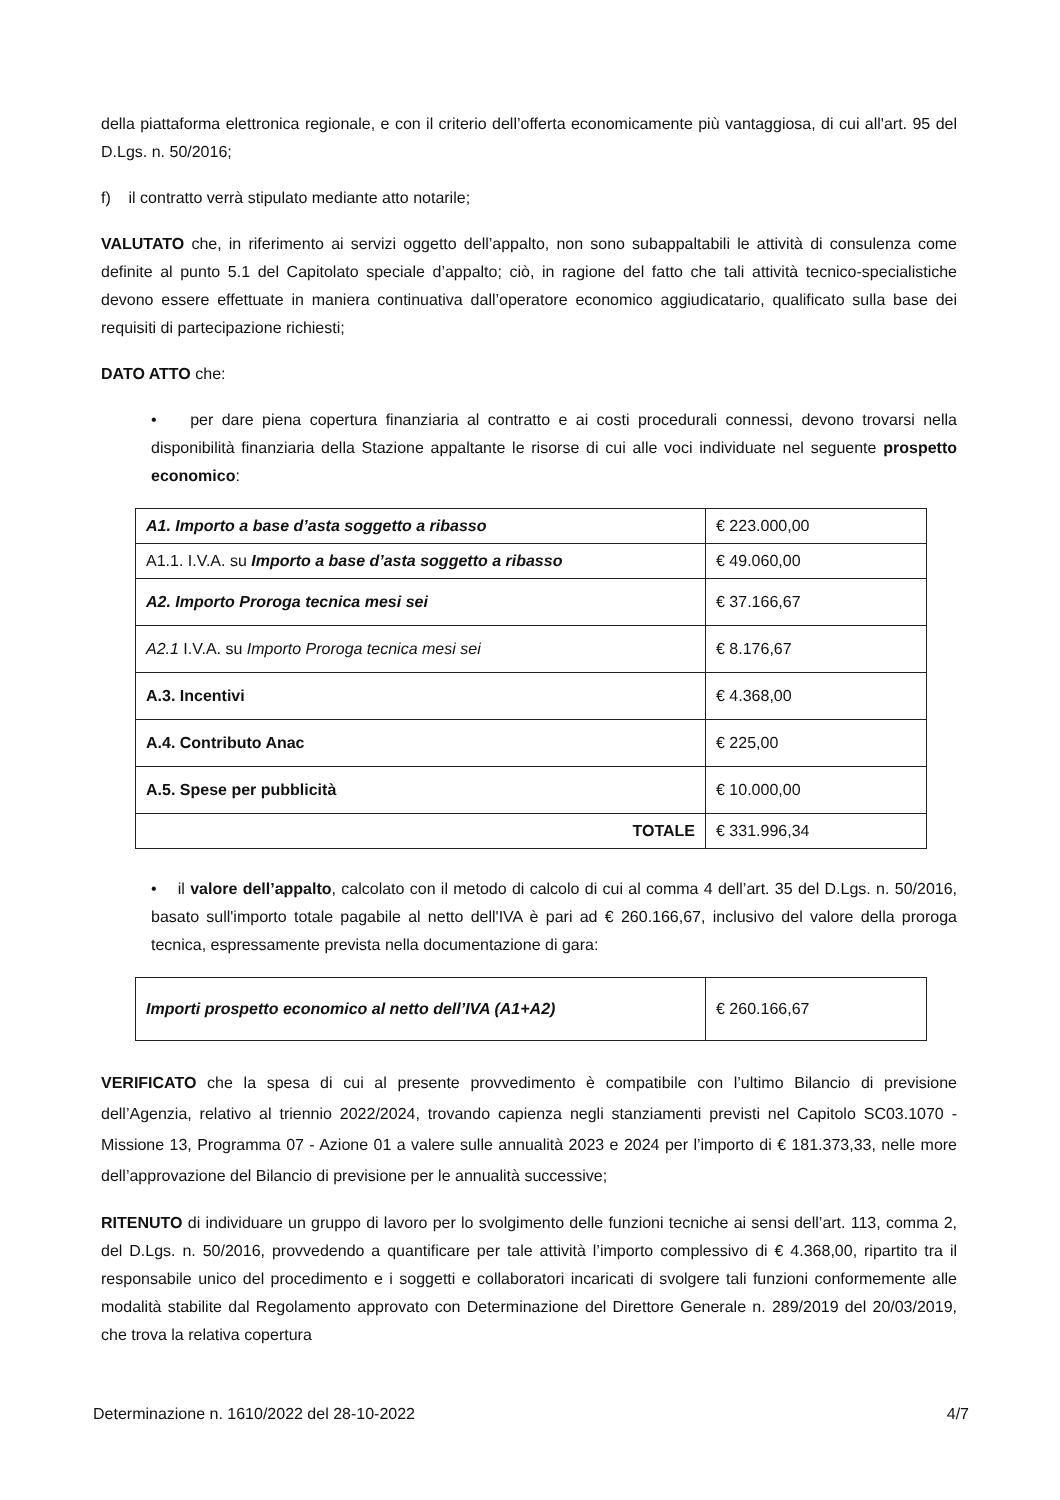della piattaforma elettronica regionale, e con il criterio dell’offerta economicamente più vantaggiosa, di cui all'art. 95 del D.Lgs. n. 50/2016;
f) il contratto verrà stipulato mediante atto notarile;
VALUTATO che, in riferimento ai servizi oggetto dell’appalto, non sono subappaltabili le attività di consulenza come definite al punto 5.1 del Capitolato speciale d’appalto; ciò, in ragione del fatto che tali attività tecnico-specialistiche devono essere effettuate in maniera continuativa dall’operatore economico aggiudicatario, qualificato sulla base dei requisiti di partecipazione richiesti;
DATO ATTO che:
• per dare piena copertura finanziaria al contratto e ai costi procedurali connessi, devono trovarsi nella disponibilità finanziaria della Stazione appaltante le risorse di cui alle voci individuate nel seguente prospetto economico:
| A1. Importo a base d’asta soggetto a ribasso | € 223.000,00 |
| A1.1. I.V.A. su Importo a base d’asta soggetto a ribasso | € 49.060,00 |
| A2. Importo Proroga tecnica mesi sei | € 37.166,67 |
| A2.1 I.V.A. su Importo Proroga tecnica mesi sei | € 8.176,67 |
| A.3. Incentivi | € 4.368,00 |
| A.4. Contributo Anac | € 225,00 |
| A.5. Spese per pubblicità | € 10.000,00 |
| TOTALE | € 331.996,34 |
• il valore dell’appalto, calcolato con il metodo di calcolo di cui al comma 4 dell’art. 35 del D.Lgs. n. 50/2016, basato sull'importo totale pagabile al netto dell'IVA è pari ad € 260.166,67, inclusivo del valore della proroga tecnica, espressamente prevista nella documentazione di gara:
| Importi prospetto economico al netto dell’IVA (A1+A2) | € 260.166,67 |
VERIFICATO che la spesa di cui al presente provvedimento è compatibile con l’ultimo Bilancio di previsione dell’Agenzia, relativo al triennio 2022/2024, trovando capienza negli stanziamenti previsti nel Capitolo SC03.1070 - Missione 13, Programma 07 - Azione 01 a valere sulle annualità 2023 e 2024 per l’importo di € 181.373,33, nelle more dell’approvazione del Bilancio di previsione per le annualità successive;
RITENUTO di individuare un gruppo di lavoro per lo svolgimento delle funzioni tecniche ai sensi dell’art. 113, comma 2, del D.Lgs. n. 50/2016, provvedendo a quantificare per tale attività l’importo complessivo di € 4.368,00, ripartito tra il responsabile unico del procedimento e i soggetti e collaboratori incaricati di svolgere tali funzioni conformemente alle modalità stabilite dal Regolamento approvato con Determinazione del Direttore Generale n. 289/2019 del 20/03/2019, che trova la relativa copertura
Determinazione n. 1610/2022 del 28-10-2022 4/7